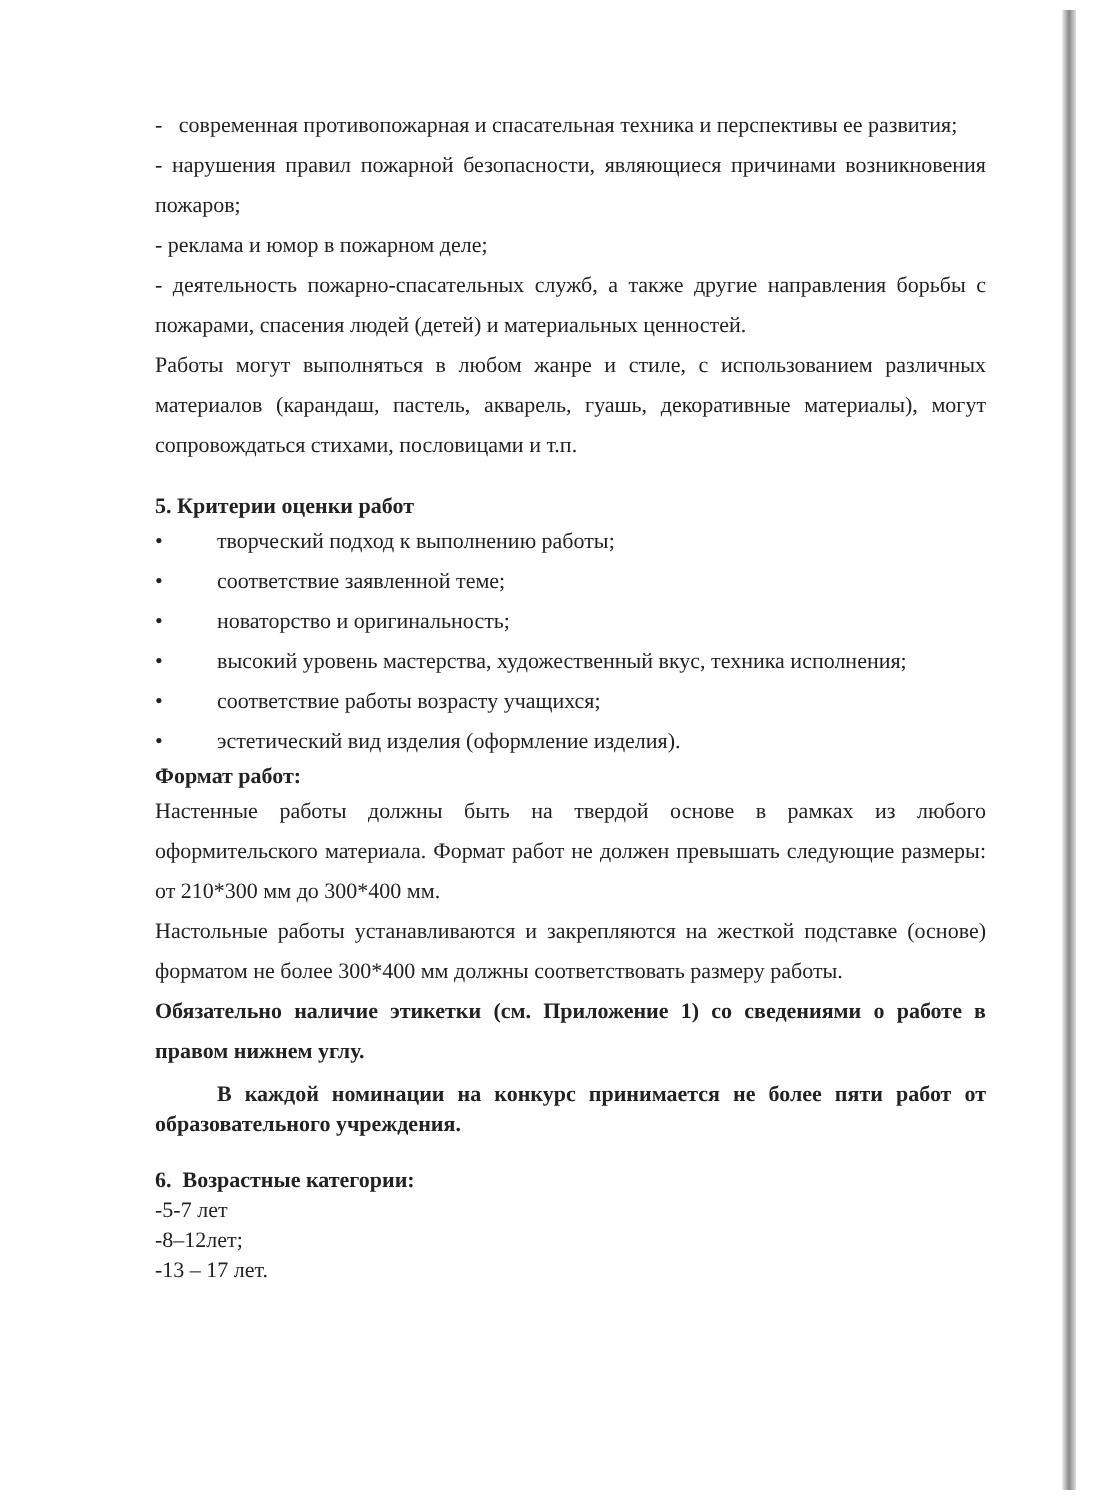- современная противопожарная и спасательная техника и перспективы ее развития;
- нарушения правил пожарной безопасности, являющиеся причинами возникновения пожаров;
- реклама и юмор в пожарном деле;
- деятельность пожарно-спасательных служб, а также другие направления борьбы с пожарами, спасения людей (детей) и материальных ценностей.
Работы могут выполняться в любом жанре и стиле, с использованием различных материалов (карандаш, пастель, акварель, гуашь, декоративные материалы), могут сопровождаться стихами, пословицами и т.п.
5. Критерии оценки работ
• творческий подход к выполнению работы;
• соответствие заявленной теме;
• новаторство и оригинальность;
• высокий уровень мастерства, художественный вкус, техника исполнения;
• соответствие работы возрасту учащихся;
• эстетический вид изделия (оформление изделия).
Формат работ:
Настенные работы должны быть на твердой основе в рамках из любого оформительского материала. Формат работ не должен превышать следующие размеры: от 210*300 мм до 300*400 мм.
Настольные работы устанавливаются и закрепляются на жесткой подставке (основе) форматом не более 300*400 мм должны соответствовать размеру работы.
Обязательно наличие этикетки (см. Приложение 1) со сведениями о работе в правом нижнем углу.
В каждой номинации на конкурс принимается не более пяти работ от образовательного учреждения.
6. Возрастные категории:
-5-7 лет
-8–12лет;
-13 – 17 лет.